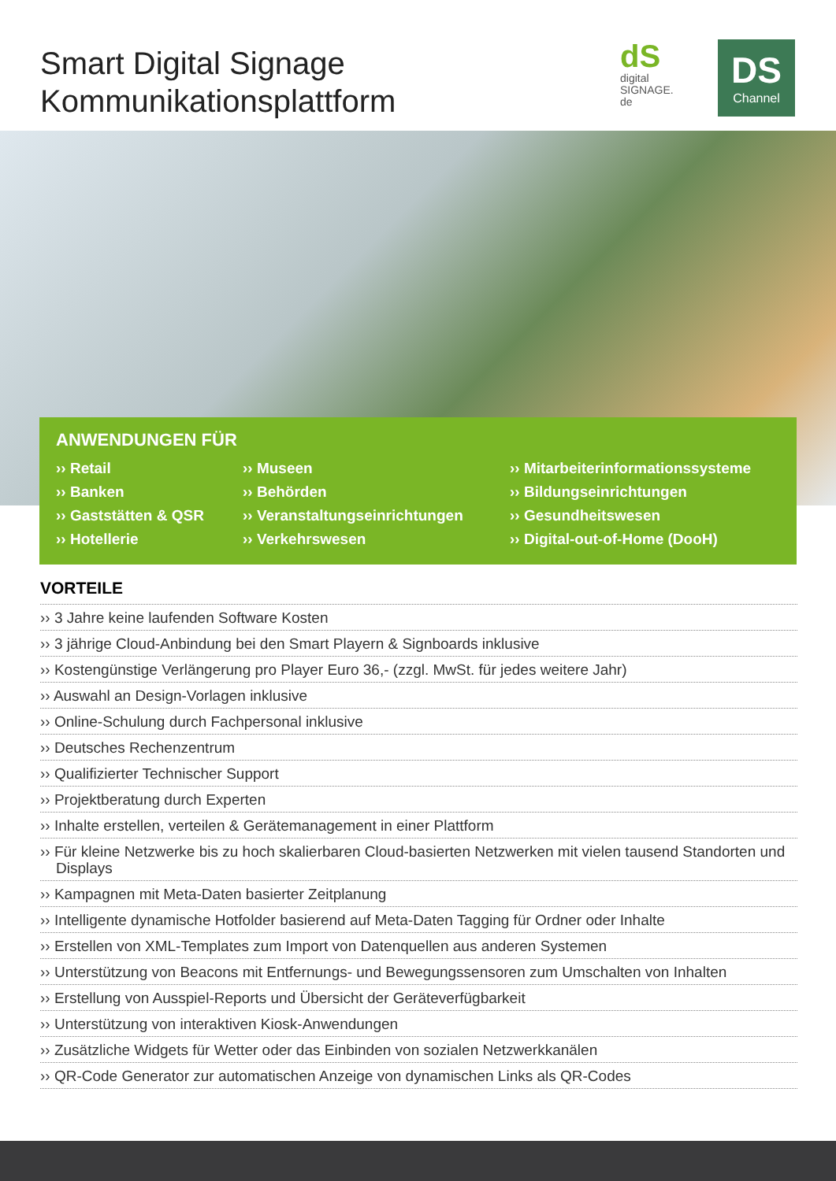Smart Digital Signage
Kommunikationsplattform
dS
digital
SIGNAGE.
de
DS
Channel
ANWENDUNGEN FÜR
›› Retail
›› Banken
›› Gaststätten & QSR
›› Hotellerie
›› Museen
›› Behörden
›› Veranstaltungseinrichtungen
›› Verkehrswesen
›› Mitarbeiterinformationssysteme
›› Bildungseinrichtungen
›› Gesundheitswesen
›› Digital-out-of-Home (DooH)
VORTEILE
›› 3 Jahre keine laufenden Software Kosten
›› 3 jährige Cloud-Anbindung bei den Smart Playern & Signboards inklusive
›› Kostengünstige Verlängerung pro Player Euro 36,- (zzgl. MwSt. für jedes weitere Jahr)
›› Auswahl an Design-Vorlagen inklusive
›› Online-Schulung durch Fachpersonal inklusive
›› Deutsches Rechenzentrum
›› Qualifizierter Technischer Support
›› Projektberatung durch Experten
›› Inhalte erstellen, verteilen & Gerätemanagement in einer Plattform
›› Für kleine Netzwerke bis zu hoch skalierbaren Cloud-basierten Netzwerken mit vielen tausend Standorten und Displays
›› Kampagnen mit Meta-Daten basierter Zeitplanung
›› Intelligente dynamische Hotfolder basierend auf Meta-Daten Tagging für Ordner oder Inhalte
›› Erstellen von XML-Templates zum Import von Datenquellen aus anderen Systemen
›› Unterstützung von Beacons mit Entfernungs- und Bewegungssensoren zum Umschalten von Inhalten
›› Erstellung von Ausspiel-Reports und Übersicht der Geräteverfügbarkeit
›› Unterstützung von interaktiven Kiosk-Anwendungen
›› Zusätzliche Widgets für Wetter oder das Einbinden von sozialen Netzwerkkanälen
›› QR-Code Generator zur automatischen Anzeige von dynamischen Links als QR-Codes